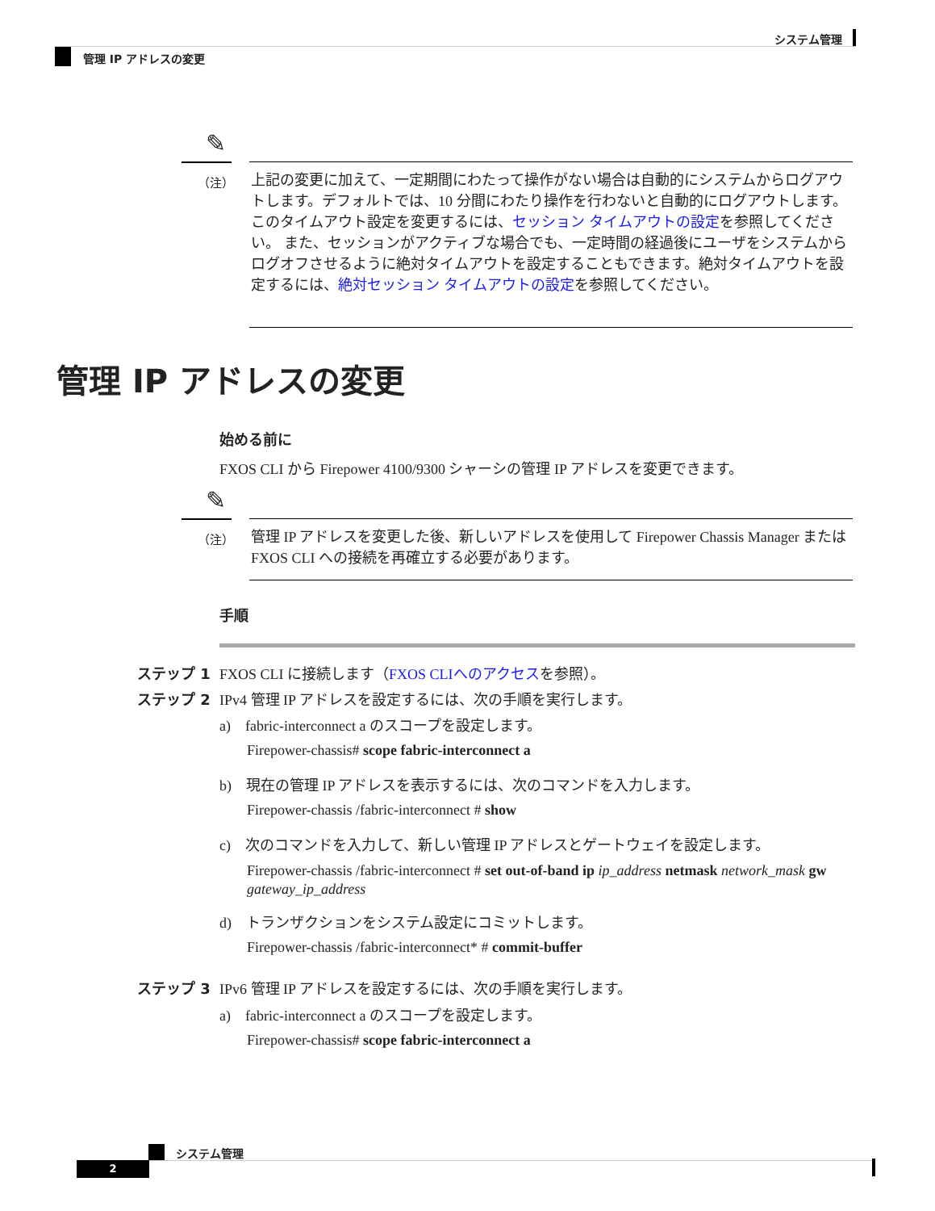システム管理
管理 IP アドレスの変更
✎
（注）
上記の変更に加えて、一定期間にわたって操作がない場合は自動的にシステムからログアウトします。デフォルトでは、10 分間にわたり操作を行わないと自動的にログアウトします。このタイムアウト設定を変更するには、セッション タイムアウトの設定を参照してください。 また、セッションがアクティブな場合でも、一定時間の経過後にユーザをシステムからログオフさせるように絶対タイムアウトを設定することもできます。絶対タイムアウトを設定するには、絶対セッション タイムアウトの設定を参照してください。
管理 IP アドレスの変更
始める前に
FXOS CLI から Firepower 4100/9300 シャーシの管理 IP アドレスを変更できます。
✎
（注）
管理 IP アドレスを変更した後、新しいアドレスを使用して Firepower Chassis Manager または FXOS CLI への接続を再確立する必要があります。
手順
ステップ 1 FXOS CLI に接続します（FXOS CLIへのアクセスを参照）。
ステップ 2 IPv4 管理 IP アドレスを設定するには、次の手順を実行します。
a) fabric-interconnect a のスコープを設定します。
Firepower-chassis# scope fabric-interconnect a
b) 現在の管理 IP アドレスを表示するには、次のコマンドを入力します。
Firepower-chassis /fabric-interconnect # show
c) 次のコマンドを入力して、新しい管理 IP アドレスとゲートウェイを設定します。
Firepower-chassis /fabric-interconnect # set out-of-band ip ip_address netmask network_mask gw gateway_ip_address
d) トランザクションをシステム設定にコミットします。
Firepower-chassis /fabric-interconnect* # commit-buffer
ステップ 3 IPv6 管理 IP アドレスを設定するには、次の手順を実行します。
a) fabric-interconnect a のスコープを設定します。
Firepower-chassis# scope fabric-interconnect a
システム管理
2